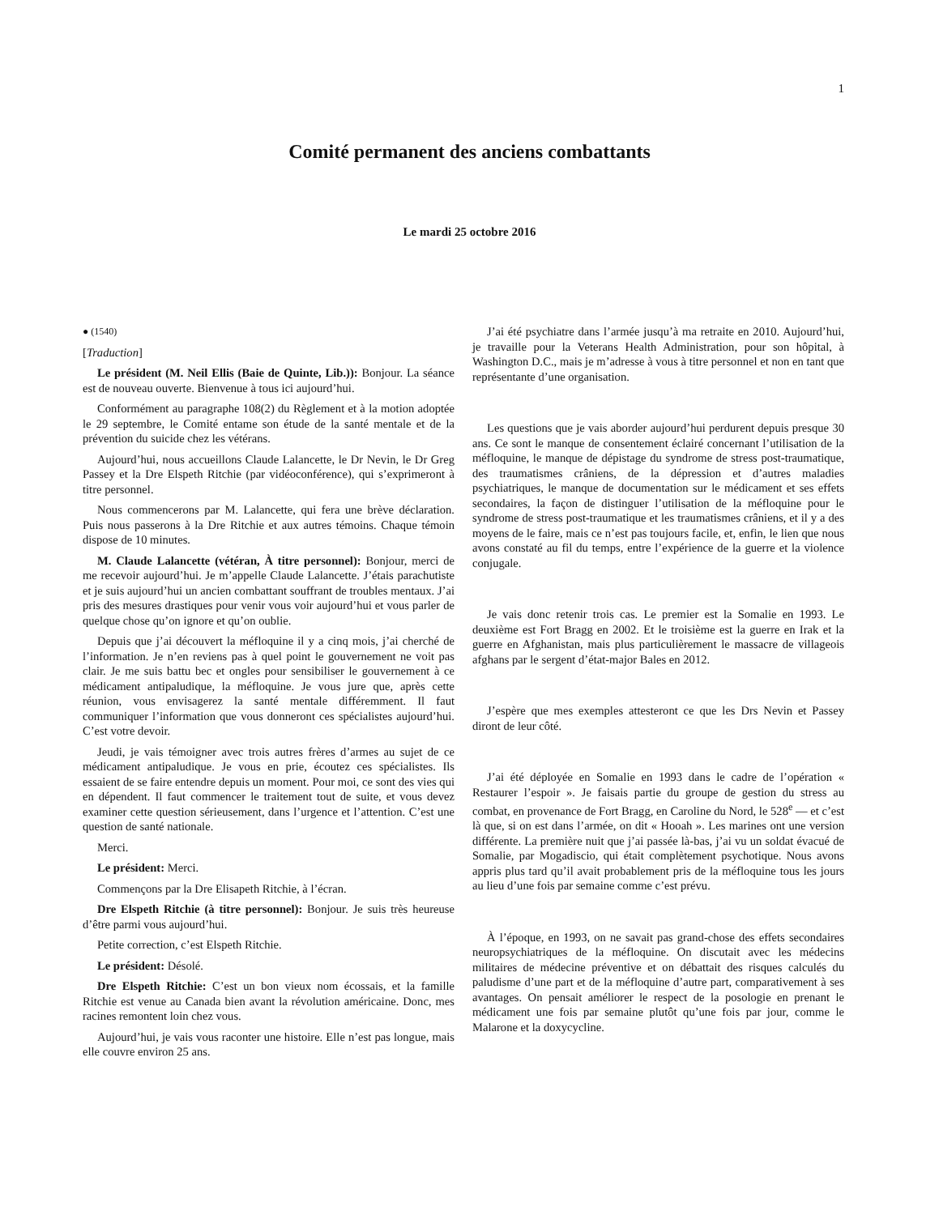1
Comité permanent des anciens combattants
Le mardi 25 octobre 2016
● (1540)
[Traduction]
Le président (M. Neil Ellis (Baie de Quinte, Lib.)): Bonjour. La séance est de nouveau ouverte. Bienvenue à tous ici aujourd’hui.
Conformément au paragraphe 108(2) du Règlement et à la motion adoptée le 29 septembre, le Comité entame son étude de la santé mentale et de la prévention du suicide chez les vétérans.
Aujourd’hui, nous accueillons Claude Lalancette, le Dr Nevin, le Dr Greg Passey et la Dre Elspeth Ritchie (par vidéoconférence), qui s’exprimeront à titre personnel.
Nous commencerons par M. Lalancette, qui fera une brève déclaration. Puis nous passerons à la Dre Ritchie et aux autres témoins. Chaque témoin dispose de 10 minutes.
M. Claude Lalancette (vétéran, À titre personnel): Bonjour, merci de me recevoir aujourd’hui. Je m’appelle Claude Lalancette. J’étais parachutiste et je suis aujourd’hui un ancien combattant souffrant de troubles mentaux. J’ai pris des mesures drastiques pour venir vous voir aujourd’hui et vous parler de quelque chose qu’on ignore et qu’on oublie.
Depuis que j’ai découvert la méfloquine il y a cinq mois, j’ai cherché de l’information. Je n’en reviens pas à quel point le gouvernement ne voit pas clair. Je me suis battu bec et ongles pour sensibiliser le gouvernement à ce médicament antipaludique, la méfloquine. Je vous jure que, après cette réunion, vous envisagerez la santé mentale différemment. Il faut communiquer l’information que vous donneront ces spécialistes aujourd’hui. C’est votre devoir.
Jeudi, je vais témoigner avec trois autres frères d’armes au sujet de ce médicament antipaludique. Je vous en prie, écoutez ces spécialistes. Ils essaient de se faire entendre depuis un moment. Pour moi, ce sont des vies qui en dépendent. Il faut commencer le traitement tout de suite, et vous devez examiner cette question sérieusement, dans l’urgence et l’attention. C’est une question de santé nationale.
Merci.
Le président: Merci.
Commençons par la Dre Elisapeth Ritchie, à l’écran.
Dre Elspeth Ritchie (à titre personnel): Bonjour. Je suis très heureuse d’être parmi vous aujourd’hui.
Petite correction, c’est Elspeth Ritchie.
Le président: Désolé.
Dre Elspeth Ritchie: C’est un bon vieux nom écossais, et la famille Ritchie est venue au Canada bien avant la révolution américaine. Donc, mes racines remontent loin chez vous.
Aujourd’hui, je vais vous raconter une histoire. Elle n’est pas longue, mais elle couvre environ 25 ans.
J’ai été psychiatre dans l’armée jusqu’à ma retraite en 2010. Aujourd’hui, je travaille pour la Veterans Health Administration, pour son hôpital, à Washington D.C., mais je m’adresse à vous à titre personnel et non en tant que représentante d’une organisation.
Les questions que je vais aborder aujourd’hui perdurent depuis presque 30 ans. Ce sont le manque de consentement éclairé concernant l’utilisation de la méfloquine, le manque de dépistage du syndrome de stress post-traumatique, des traumatismes crâniens, de la dépression et d’autres maladies psychiatriques, le manque de documentation sur le médicament et ses effets secondaires, la façon de distinguer l’utilisation de la méfloquine pour le syndrome de stress post-traumatique et les traumatismes crâniens, et il y a des moyens de le faire, mais ce n’est pas toujours facile, et, enfin, le lien que nous avons constaté au fil du temps, entre l’expérience de la guerre et la violence conjugale.
Je vais donc retenir trois cas. Le premier est la Somalie en 1993. Le deuxième est Fort Bragg en 2002. Et le troisième est la guerre en Irak et la guerre en Afghanistan, mais plus particulièrement le massacre de villageois afghans par le sergent d’état-major Bales en 2012.
J’espère que mes exemples attesteront ce que les Drs Nevin et Passey diront de leur côté.
J’ai été déployée en Somalie en 1993 dans le cadre de l’opération « Restaurer l’espoir ». Je faisais partie du groupe de gestion du stress au combat, en provenance de Fort Bragg, en Caroline du Nord, le 528<sup>e</sup> — et c’est là que, si on est dans l’armée, on dit « Hooah ». Les marines ont une version différente. La première nuit que j’ai passée là-bas, j’ai vu un soldat évacué de Somalie, par Mogadiscio, qui était complètement psychotique. Nous avons appris plus tard qu’il avait probablement pris de la méfloquine tous les jours au lieu d’une fois par semaine comme c’est prévu.
À l’époque, en 1993, on ne savait pas grand-chose des effets secondaires neuropsychiatriques de la méfloquine. On discutait avec les médecins militaires de médecine préventive et on débattait des risques calculés du paludisme d’une part et de la méfloquine d’autre part, comparativement à ses avantages. On pensait améliorer le respect de la posologie en prenant le médicament une fois par semaine plutôt qu’une fois par jour, comme le Malarone et la doxycycline.